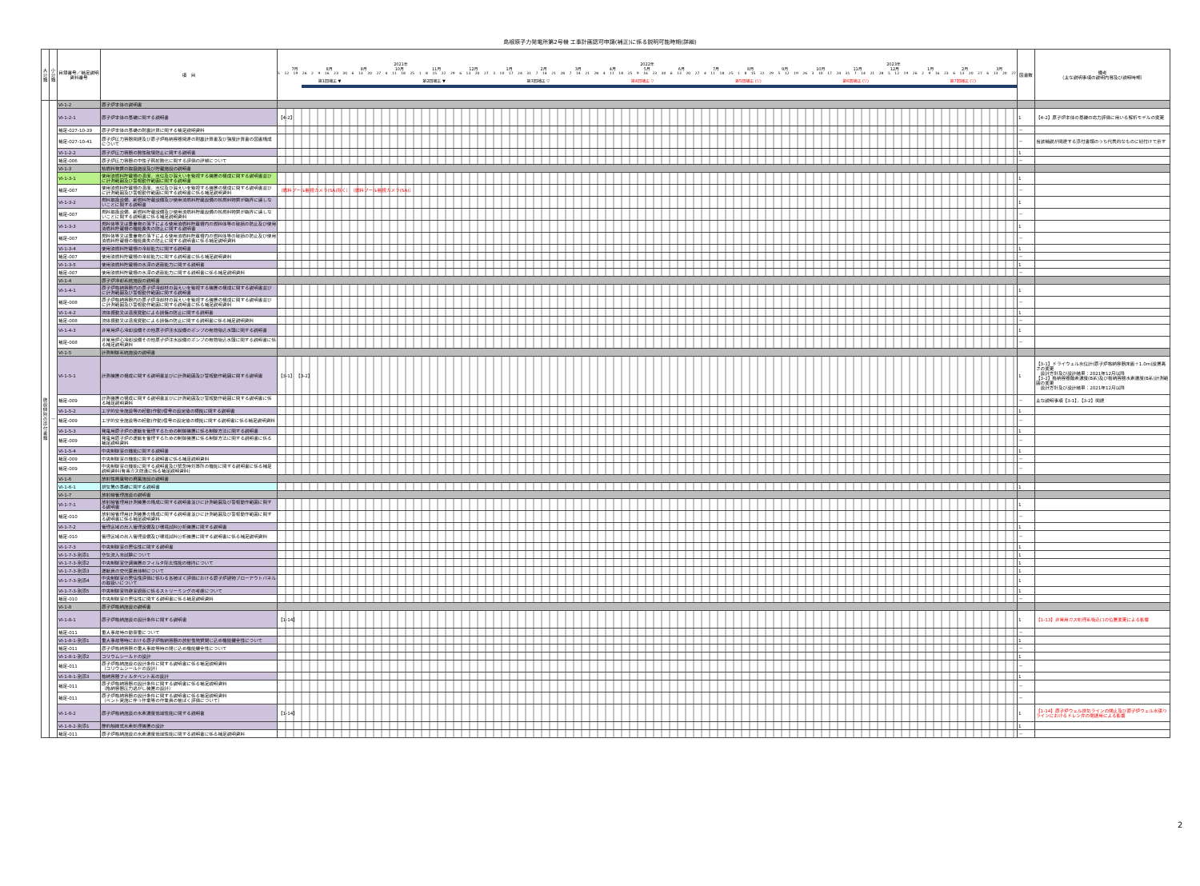島根原子力発電所第2号機 工事計画認可申請(補正)に係る説明可能時期(詳細)
| 大分類 | 小分類 | 目録番号／補足説明資料番号 | 項 目 | 2021年 2022年 2023年 7月 8月 9月 10月 11月 12月 1月 2月 3月 4月 5月 6月 7月 8月 9月 10月 11月 12月 1月 2月 3月 5 12 19 26 2 9 16 23 30 6 13 20 27 4 11 18 25 1 8 15 22 29 6 13 20 27 3 10 17 24 31 7 14 21 28 7 14 21 28 4 11 18 25 9 16 23 30 6 13 20 27 4 11 18 25 1 8 15 22 29 5 12 19 26 3 10 17 24 31 7 14 21 28 5 12 19 26 2 9 16 23 6 13 20 27 6 13 20 27 第1回補正 ▼ 第2回補正 ▼ 第3回補正 ▽ 第4回補正 ▽ 第5回補正 (▽) 第6回補正 (▽) 第7回補正 (▽) | 図書数 | 備考 （主な説明事項の説明内容及び説明時期） |
| --- | --- | --- | --- | --- | --- | --- |
| 施設個別の添付書類 | － | Ⅵ-1-2 | 原子炉本体の説明書 | | | |
| | | Ⅵ-1-2-1 | 原子炉本体の基礎に関する説明書 | 【4-2】 | 1 | 【4-2】原子炉本体の基礎の応力評価に用いる解析モデルの変更 |
| | | 補足-027-10-39 | 原子炉本体の基礎の耐震計算に関する補足説明資料 | | － | |
| | | 補足-027-10-41 | 原子炉圧力容器関連及び原子炉格納容器関連の耐震計算書及び強度計算書の図書構成について | | － | 当該補説が関連する添付書類のうち代表的なものに紐付けて示す |
| | | Ⅵ-1-2-2 | 原子炉圧力容器の脆性破壊防止に関する説明書 | | 1 | |
| | | 補足-006 | 原子炉圧力容器の中性子照射脆化に関する評価の詳細について | | － | |
| | | Ⅵ-1-3 | 核燃料物質の取扱施設及び貯蔵施設の説明書 | | | |
| | | Ⅵ-1-3-1 | 使用済燃料貯蔵槽の温度，水位及び漏えいを監視する装置の構成に関する説明書並びに計測範囲及び警報動作範囲に関する説明書 | | 1 | |
| | | 補足-007 | 使用済燃料貯蔵槽の温度，水位及び漏えいを監視する装置の構成に関する説明書並びに計測範囲及び警報動作範囲に関する説明書に係る補足説明資料 | （燃料プール監視カメラ(SA)除く） （燃料プール監視カメラ(SA)） | － | |
| | | Ⅵ-1-3-2 | 燃料取扱設備，新燃料貯蔵設備及び使用済燃料貯蔵設備の核燃料物質が臨界に達しないことに関する説明書 | | 1 | |
| | | 補足-007 | 燃料取扱設備，新燃料貯蔵設備及び使用済燃料貯蔵設備の核燃料物質が臨界に達しないことに関する説明書に係る補足説明資料 | | － | |
| | | Ⅵ-1-3-3 | 燃料体等又は重量物の落下による使用済燃料貯蔵槽内の燃料体等の破損の防止及び使用済燃料貯蔵槽の機能喪失の防止に関する説明書 | | 1 | |
| | | 補足-007 | 燃料体等又は重量物の落下による使用済燃料貯蔵槽内の燃料体等の破損の防止及び使用済燃料貯蔵槽の機能喪失の防止に関する説明書に係る補足説明資料 | | － | |
| | | Ⅵ-1-3-4 | 使用済燃料貯蔵槽の冷却能力に関する説明書 | | 1 | |
| | | 補足-007 | 使用済燃料貯蔵槽の冷却能力に関する説明書に係る補足説明資料 | | － | |
| | | Ⅵ-1-3-5 | 使用済燃料貯蔵槽の水深の遮蔽能力に関する説明書 | | 1 | |
| | | 補足-007 | 使用済燃料貯蔵槽の水深の遮蔽能力に関する説明書に係る補足説明資料 | | － | |
| | | Ⅵ-1-4 | 原子炉冷却系統施設の説明書 | | | |
| | | Ⅵ-1-4-1 | 原子炉格納容器内の原子炉冷却材の漏えいを監視する装置の構成に関する説明書並びに計測範囲及び警報動作範囲に関する説明書 | | 1 | |
| | | 補足-008 | 原子炉格納容器内の原子炉冷却材の漏えいを監視する装置の構成に関する説明書並びに計測範囲及び警報動作範囲に関する説明書に係る補足説明資料 | | － | |
| | | Ⅵ-1-4-2 | 流体振動又は温度変動による損傷の防止に関する説明書 | | 1 | |
| | | 補足-008 | 流体振動又は温度変動による損傷の防止に関する説明書に係る補足説明資料 | | － | |
| | | Ⅵ-1-4-3 | 非常用炉心冷却設備その他原子炉注水設備のポンプの有効吸込水頭に関する説明書 | | 1 | |
| | | 補足-008 | 非常用炉心冷却設備その他原子炉注水設備のポンプの有効吸込水頭に関する説明書に係る補足説明資料 | | － | |
| | | Ⅵ-1-5 | 計測制御系統施設の説明書 | | | |
| | | Ⅵ-1-5-1 | 計測装置の構成に関する説明書並びに計測範囲及び警報動作範囲に関する説明書 | 【3-1】 【3-2】 | 1 | 【3-1】ドライウェル水位計(原子炉格納容器床面＋1.0m)設置高さの変更 設計方針及び設計結果：2021年12月以降 【3-2】格納容器酸素濃度(B系)及び格納容器水素濃度(B系)計測範囲の変更 設計方針及び設計結果：2021年12月以降 |
| | | 補足-009 | 計測装置の構成に関する説明書並びに計測範囲及び警報動作範囲に関する説明書に係る補足説明資料 | | － | 主な説明事項【3-1】，【3-2】関連 |
| | | Ⅵ-1-5-2 | 工学的安全施設等の起動(作動)信号の設定値の根拠に関する説明書 | | 1 | |
| | | 補足-009 | 工学的安全施設等の起動(作動)信号の設定値の根拠に関する説明書に係る補足説明資料 | | － | |
| | | Ⅵ-1-5-3 | 発電用原子炉の運転を管理するための制御装置に係る制御方法に関する説明書 | | 1 | |
| | | 補足-009 | 発電用原子炉の運転を管理するための制御装置に係る制御方法に関する説明書に係る補足説明資料 | | － | |
| | | Ⅵ-1-5-4 | 中央制御室の機能に関する説明書 | | 1 | |
| | | 補足-009 | 中央制御室の機能に関する説明書に係る補足説明資料 | | － | |
| | | 補足-009 | 中央制御室の機能に関する説明書及び緊急時対策所の機能に関する説明書に係る補足説明資料(有毒ガス防護に係る補足説明資料) | | － | |
| | | Ⅵ-1-6 | 放射性廃棄物の廃棄施設の説明書 | | | |
| | | Ⅵ-1-6-1 | 排気筒の基礎に関する説明書 | | 1 | |
| | | Ⅵ-1-7 | 放射線管理施設の説明書 | | | |
| | | Ⅵ-1-7-1 | 放射線管理用計測装置の構成に関する説明書並びに計測範囲及び警報動作範囲に関する説明書 | | 1 | |
| | | 補足-010 | 放射線管理用計測装置の構成に関する説明書並びに計測範囲及び警報動作範囲に関する説明書に係る補足説明資料 | | － | |
| | | Ⅵ-1-7-2 | 管理区域の出入管理設備及び環境試料分析装置に関する説明書 | | 1 | |
| | | 補足-010 | 管理区域の出入管理設備及び環境試料分析装置に関する説明書に係る補足説明資料 | | － | |
| | | Ⅵ-1-7-3 | 中央制御室の居住性に関する説明書 | | 1 | |
| | | Ⅵ-1-7-3-別添1 | 空気流入率試験について | | 1 | |
| | | Ⅵ-1-7-3-別添2 | 中央制御室空調装置のフィルタ除去性能の維持について | | 1 | |
| | | Ⅵ-1-7-3-別添3 | 運転員の交代要員体制について | | 1 | |
| | | Ⅵ-1-7-3-別添4 | 中央制御室の居住性評価に係わる各被ばく評価における原子炉建物ブローアウトパネルの取扱いについて | | 1 | |
| | | Ⅵ-1-7-3-別添5 | 中央制御室待避室遮蔽に係るストリーミングの考慮について | | 1 | |
| | | 補足-010 | 中央制御室の居住性に関する説明書に係る補足説明資料 | | － | |
| | | Ⅵ-1-8 | 原子炉格納施設の説明書 | | | |
| | | Ⅵ-1-8-1 | 原子炉格納施設の設計条件に関する説明書 | 【1-14】 | 1 | 【1-13】非常用ガス処理系吸込口の位置変更による影響 |
| | | 補足-011 | 重大事故時の動荷重について | | － | |
| | | Ⅵ-1-8-1-別添1 | 重大事故等時における原子炉格納容器の放射性物質閉じ込め機能健全性について | | 1 | |
| | | 補足-011 | 原子炉格納容器の重大事故等時の閉じ込め機能健全性について | | － | |
| | | Ⅵ-1-8-1-別添2 | コリウムシールドの設計 | | 1 | |
| | | 補足-011 | 原子炉格納施設の設計条件に関する説明書に係る補足説明資料 （コリウムシールドの設計） | | － | |
| | | Ⅵ-1-8-1-別添3 | 格納容器フィルタベント系の設計 | | 1 | |
| | | 補足-011 | 原子炉格納容器の設計条件に関する説明書に係る補足説明資料 （格納容器圧力逃がし装置の設計） | | － | |
| | | 補足-011 | 原子炉格納容器の設計条件に関する説明書に係る補足説明資料 （ベント実施に伴う作業等の作業員の被ばく評価について） | | － | |
| | | Ⅵ-1-8-2 | 原子炉格納施設の水素濃度低減性能に関する説明書 | 【1-14】 | 1 | 【1-14】原子炉ウェル排気ラインの閉止及び原子炉ウェル水張りラインにおけるドレン弁の閉運用による影響 |
| | | Ⅵ-1-8-2-別添1 | 静的触媒式水素処理装置の設計 | | 1 | |
| | | 補足-011 | 原子炉格納施設の水素濃度低減性能に関する説明書に係る補足説明資料 | | － | |
2